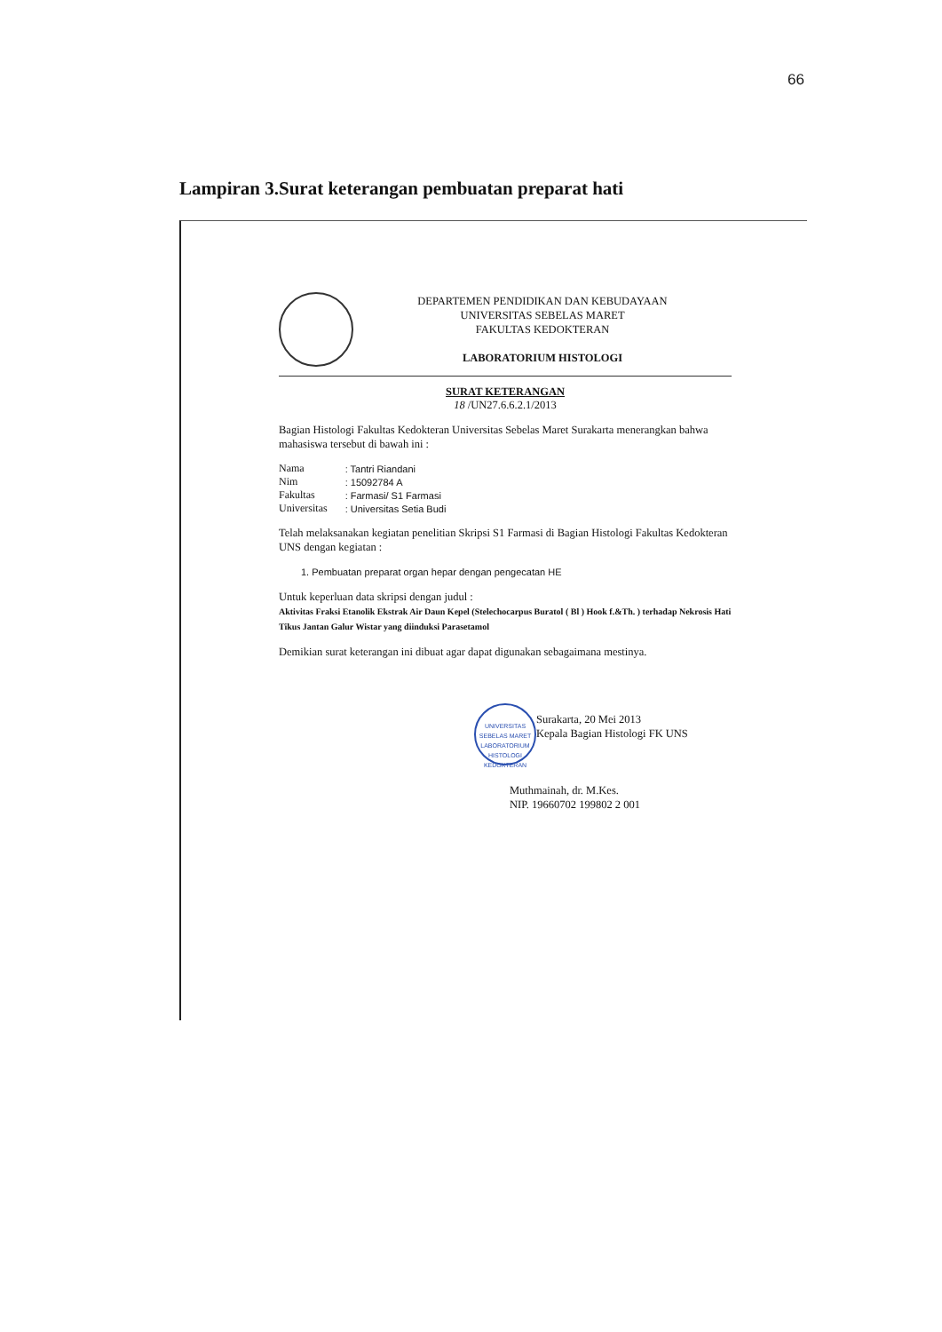66
Lampiran 3.Surat keterangan pembuatan preparat hati
DEPARTEMEN PENDIDIKAN DAN KEBUDAYAAN
UNIVERSITAS SEBELAS MARET
FAKULTAS KEDOKTERAN
LABORATORIUM HISTOLOGI
SURAT KETERANGAN
18 /UN27.6.6.2.1/2013
Bagian Histologi Fakultas Kedokteran Universitas Sebelas Maret Surakarta menerangkan bahwa mahasiswa tersebut di bawah ini :
| Nama | : Tantri Riandani |
| Nim | : 15092784 A |
| Fakultas | : Farmasi/ S1 Farmasi |
| Universitas | : Universitas Setia Budi |
Telah melaksanakan kegiatan penelitian Skripsi S1 Farmasi di Bagian Histologi Fakultas Kedokteran UNS dengan kegiatan :
1. Pembuatan preparat organ hepar dengan pengecatan HE
Untuk keperluan data skripsi dengan judul :
Aktivitas Fraksi Etanolik Ekstrak Air Daun Kepel (Stelechocarpus Buratol ( Bl ) Hook f.&Th. ) terhadap Nekrosis Hati Tikus Jantan Galur Wistar yang diinduksi Parasetamol
Demikian surat keterangan ini dibuat agar dapat digunakan sebagaimana mestinya.
UNIVERSITAS SEBELAS MARET
LABORATORIUM HISTOLOGI
KEDOKTERAN
Surakarta, 20 Mei 2013
Kepala Bagian Histologi FK UNS
Muthmainah, dr. M.Kes.
NIP. 19660702 199802 2 001